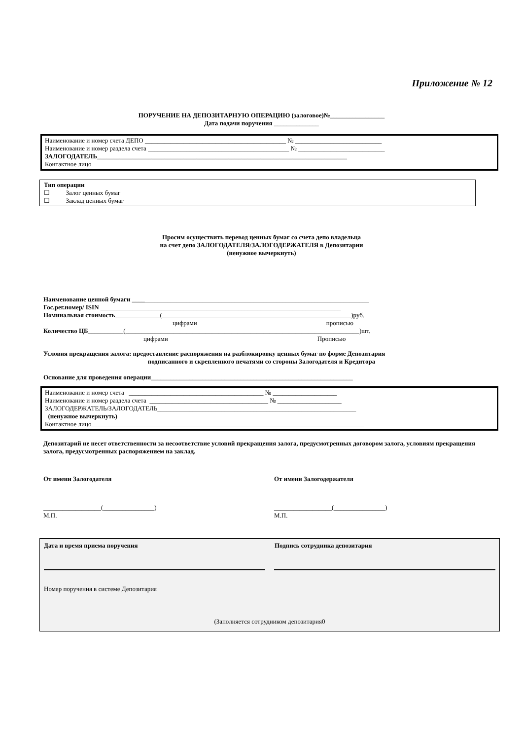Приложение № 12
ПОРУЧЕНИЕ НА ДЕПОЗИТАРНУЮ ОПЕРАЦИЮ (залоговое)№_________________
Дата подачи поручения ______________
Наименование и номер счета ДЕПО ____________________________________________ № ___________________________
Наименование и номер раздела счета ____________________________________________ № ___________________________
ЗАЛОГОДАТЕЛЬ______________________________________________________________________________
Контактное лицо_____________________________________________________________________________________
Тип операции
☐ Залог ценных бумаг
☐ Заклад ценных бумаг
Просим осуществить перевод ценных бумаг со счета депо владельца
на счет депо ЗАЛОГОДАТЕЛЯ/ЗАЛОГОДЕРЖАТЕЛЯ в Депозитарии
(ненужное вычеркнуть)
Наименование ценной бумаги __________________________________________________________________________
Гос.рег.номер/ ISIN ___________________________________________________________________________
Номинальная стоимость______________(___________________________________________________________)руб.
цифрами прописью
Количество ЦБ___________(_________________________________________________________________________)шт.
цифрами Прописью
Условия прекращения залога: предоставление распоряжения на разблокировку ценных бумаг по форме Депозитария
подписанного и скрепленного печатями со стороны Залогодателя и Кредитора
Основание для проведения операции_______________________________________________________________
Наименование и номер счета __________________________________________ № ____________________
Наименование и номер раздела счета _____________________________________ № ____________________
ЗАЛОГОДЕРЖАТЕЛЬ/ЗАЛОГОДАТЕЛЬ______________________________________________________________
(ненужное вычеркнуть)
Контактное лицо_____________________________________________________________________________________
Депозитарий не несет ответственности за несоответствие условий прекращения залога, предусмотренных договором залога, условиям прекращения залога, предусмотренных распоряжением на заклад.
От имени Залогодателя От имени Залогодержателя
__________________(________________)
М.П.
__________________(________________)
М.П.
Дата и время приема поручения Подпись сотрудника депозитария
Номер поручения в системе Депозитария
(Заполняется сотрудником депозитария0